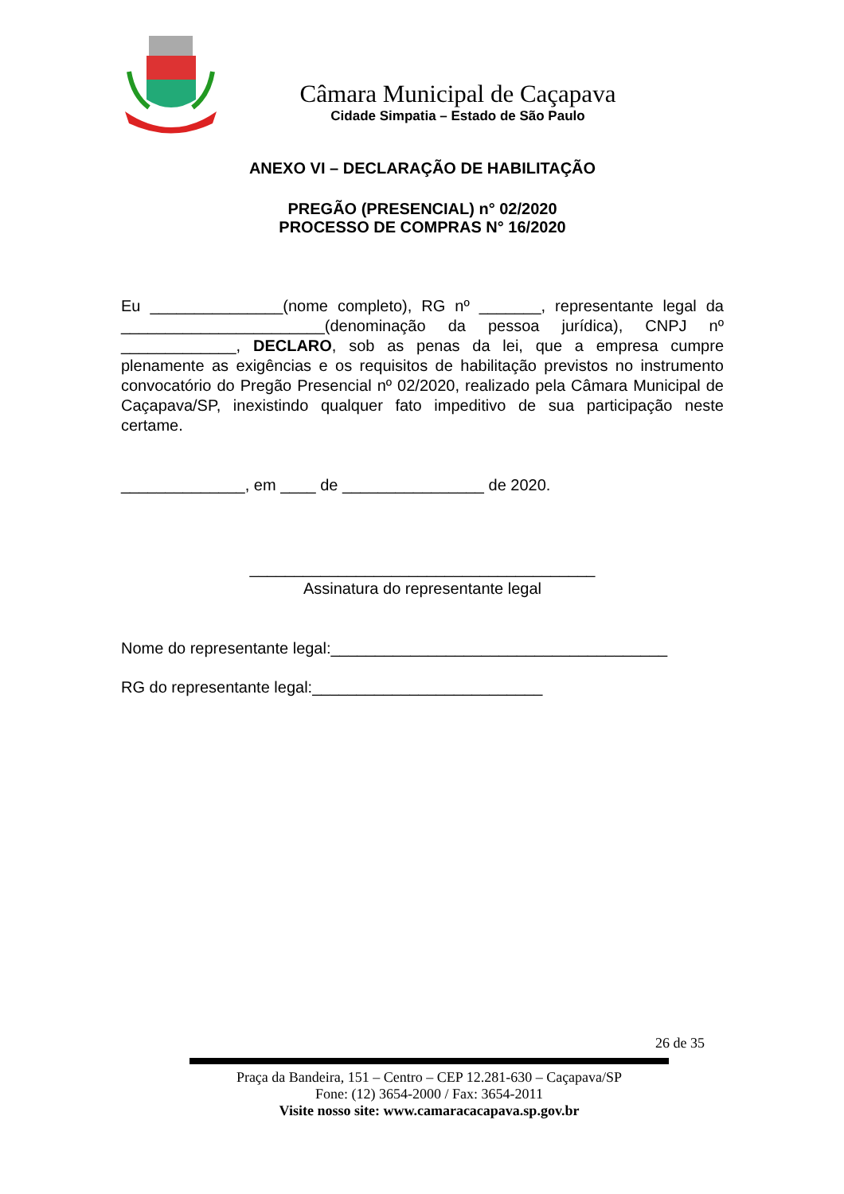Câmara Municipal de Caçapava
Cidade Simpatia – Estado de São Paulo
ANEXO VI – DECLARAÇÃO DE HABILITAÇÃO
PREGÃO (PRESENCIAL) n° 02/2020
PROCESSO DE COMPRAS N° 16/2020
Eu _______________(nome completo), RG nº _______, representante legal da _______________________(denominação da pessoa jurídica), CNPJ nº _____________, DECLARO, sob as penas da lei, que a empresa cumpre plenamente as exigências e os requisitos de habilitação previstos no instrumento convocatório do Pregão Presencial nº 02/2020, realizado pela Câmara Municipal de Caçapava/SP, inexistindo qualquer fato impeditivo de sua participação neste certame.
______________, em ____ de ________________ de 2020.
_______________________________________
Assinatura do representante legal
Nome do representante legal:______________________________________
RG do representante legal:__________________________
26 de 35
Praça da Bandeira, 151 – Centro – CEP 12.281-630 – Caçapava/SP
Fone: (12) 3654-2000 / Fax: 3654-2011
Visite nosso site: www.camaracacapava.sp.gov.br